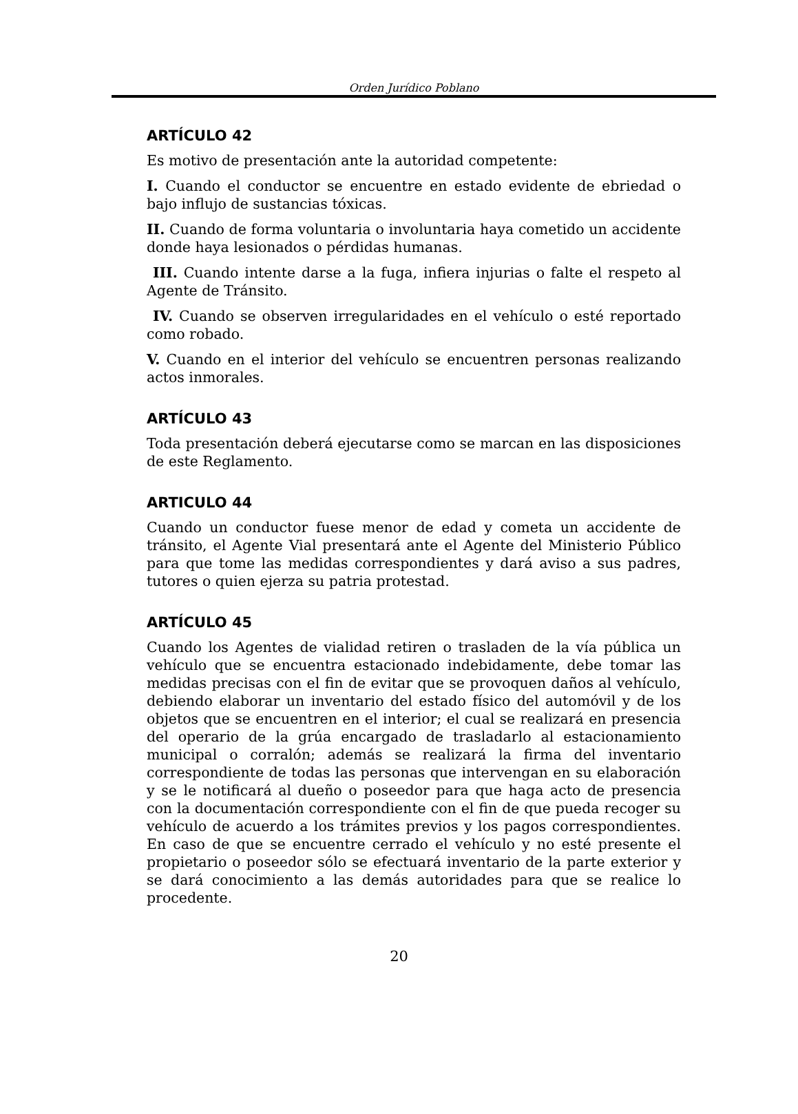Orden Jurídico Poblano
ARTÍCULO 42
Es motivo de presentación ante la autoridad competente:
I. Cuando el conductor se encuentre en estado evidente de ebriedad o bajo influjo de sustancias tóxicas.
II. Cuando de forma voluntaria o involuntaria haya cometido un accidente donde haya lesionados o pérdidas humanas.
III. Cuando intente darse a la fuga, infiera injurias o falte el respeto al Agente de Tránsito.
IV. Cuando se observen irregularidades en el vehículo o esté reportado como robado.
V. Cuando en el interior del vehículo se encuentren personas realizando actos inmorales.
ARTÍCULO 43
Toda presentación deberá ejecutarse como se marcan en las disposiciones de este Reglamento.
ARTICULO 44
Cuando un conductor fuese menor de edad y cometa un accidente de tránsito, el Agente Vial presentará ante el Agente del Ministerio Público para que tome las medidas correspondientes y dará aviso a sus padres, tutores o quien ejerza su patria protestad.
ARTÍCULO 45
Cuando los Agentes de vialidad retiren o trasladen de la vía pública un vehículo que se encuentra estacionado indebidamente, debe tomar las medidas precisas con el fin de evitar que se provoquen daños al vehículo, debiendo elaborar un inventario del estado físico del automóvil y de los objetos que se encuentren en el interior; el cual se realizará en presencia del operario de la grúa encargado de trasladarlo al estacionamiento municipal o corralón; además se realizará la firma del inventario correspondiente de todas las personas que intervengan en su elaboración y se le notificará al dueño o poseedor para que haga acto de presencia con la documentación correspondiente con el fin de que pueda recoger su vehículo de acuerdo a los trámites previos y los pagos correspondientes. En caso de que se encuentre cerrado el vehículo y no esté presente el propietario o poseedor sólo se efectuará inventario de la parte exterior y se dará conocimiento a las demás autoridades para que se realice lo procedente.
20